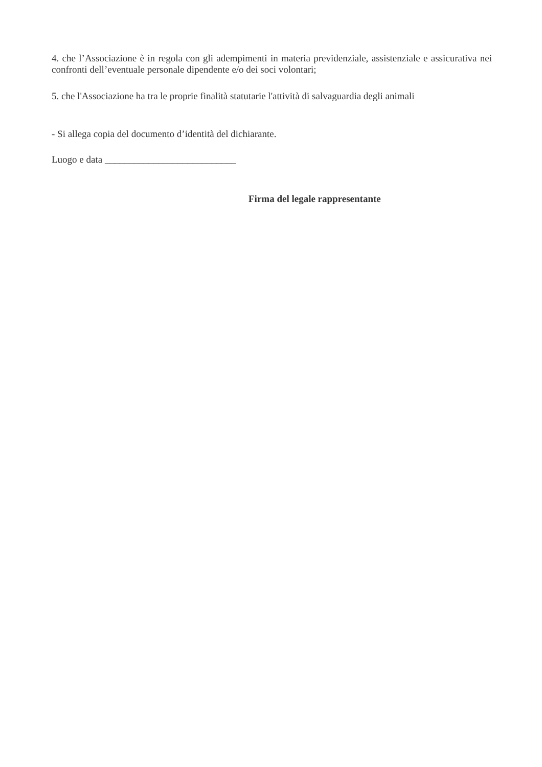4. che l’Associazione è in regola con gli adempimenti in materia previdenziale, assistenziale e assicurativa nei confronti dell’eventuale personale dipendente e/o dei soci volontari;
5. che l'Associazione ha tra le proprie finalità statutarie l'attività di salvaguardia degli animali
- Si allega copia del documento d’identità del dichiarante.
Luogo e data ___________________________
Firma del legale rappresentante